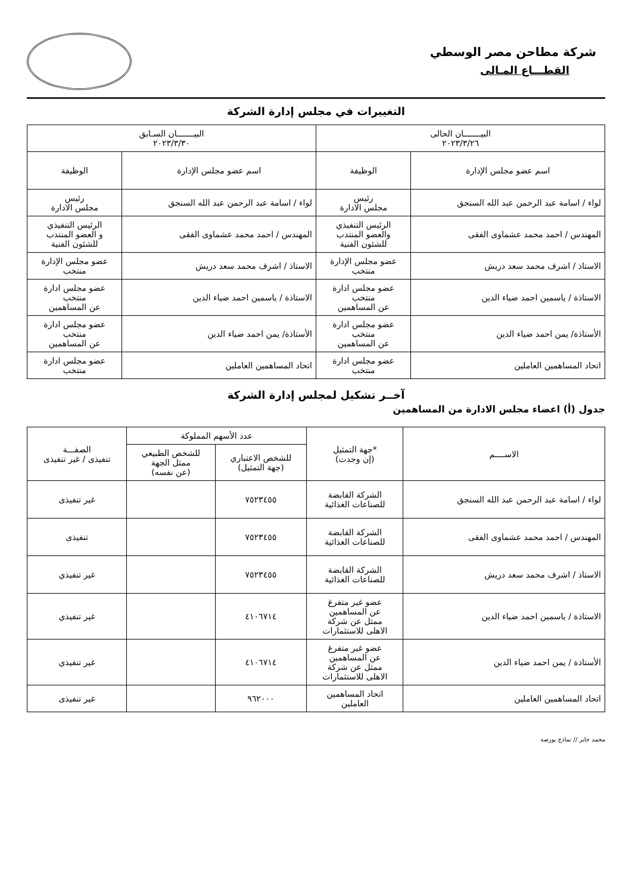شركة مطاحن مصر الوسطي
القطـــاع المـالى
التغييرات في مجلس إدارة الشركة
| البيـــــــان الحالى ٢٠٢٣/٣/٢٦ | | البيـــــــان السـابق ٢٠٢٣/٣/٣٠ | |
| --- | --- | --- | --- |
| اسم عضو مجلس الإدارة | الوظيفة | اسم عضو مجلس الإدارة | الوظيفة |
| لواء / اسامة عبد الرحمن عبد الله السنجق | رئيس مجلس الادارة | لواء / اسامة عبد الرحمن عبد الله السنجق | رئيس مجلس الادارة |
| المهندس / احمد محمد عشماوى الفقى | الرئيس التنفيذي والعضو المنتدب للشئون الفنية | المهندس / احمد محمد عشماوى الفقى | الرئيس التنفيذي و العضو المنتدب للشئون الفنية |
| الاستاذ / اشرف محمد سعد دريش | عضو مجلس الإدارة منتخب | الاستاذ / اشرف محمد سعد دريش | عضو مجلس الإدارة منتخب |
| الاستاذة / ياسمين احمد ضياء الدين | عضو مجلس ادارة منتخب عن المساهمين | الاستاذة / ياسمين احمد ضياء الدين | عضو مجلس ادارة منتخب عن المساهمين |
| الأستاذة/ يمن احمد ضياء الدين | عضو مجلس ادارة منتخب عن المساهمين | الأستاذة/ يمن احمد ضياء الدين | عضو مجلس ادارة منتخب عن المساهمين |
| اتحاد المساهمين العاملين | عضو مجلس ادارة منتخب | اتحاد المساهمين العاملين | عضو مجلس ادارة منتخب |
آخــر تشكيل لمجلس إدارة الشركة
جدول (أ) اعضاء مجلس الادارة من المساهمين
| الاســــم | *جهة التمثيل (إن وجدت) | عدد الأسهم المملوكة | | الصفـــة تنفيذى / غير تنفيذى |
| --- | --- | --- | --- | --- |
| | | للشخص الاعتباري (جهة التمثيل) | للشخص الطبيعي ممثل الجهة (عن نفسه) | |
| لواء / اسامة عبد الرحمن عبد الله السنجق | الشركة القابضة للصناعات الغذائية | ٧٥٢٣٤٥٥ | | غير تنفيذى |
| المهندس / احمد محمد عشماوى الفقى | الشركة القابضة للصناعات الغذائية | ٧٥٢٣٤٥٥ | | تنفيذى |
| الاستاذ / اشرف محمد سعد دريش | الشركة القابضة للصناعات الغذائية | ٧٥٢٣٤٥٥ | | غير تنفيذي |
| الاستاذة / ياسمين احمد ضياء الدين | عضو غير متفرغ عن المساهمين ممثل عن شركة الاهلى للاستثمارات | ٤١٠٦٧١٤ | | غير تنفيذي |
| الأستاذة / يمن احمد ضياء الدين | عضو غير متفرغ عن المساهمين ممثل عن شركة الاهلى للاستثمارات | ٤١٠٦٧١٤ | | غير تنفيذي |
| اتحاد المساهمين العاملين | اتحاد المساهمين العاملين | ٩٦٢٠٠٠ | | غير تنفيذى |
محمد جابر // نماذج بورصة